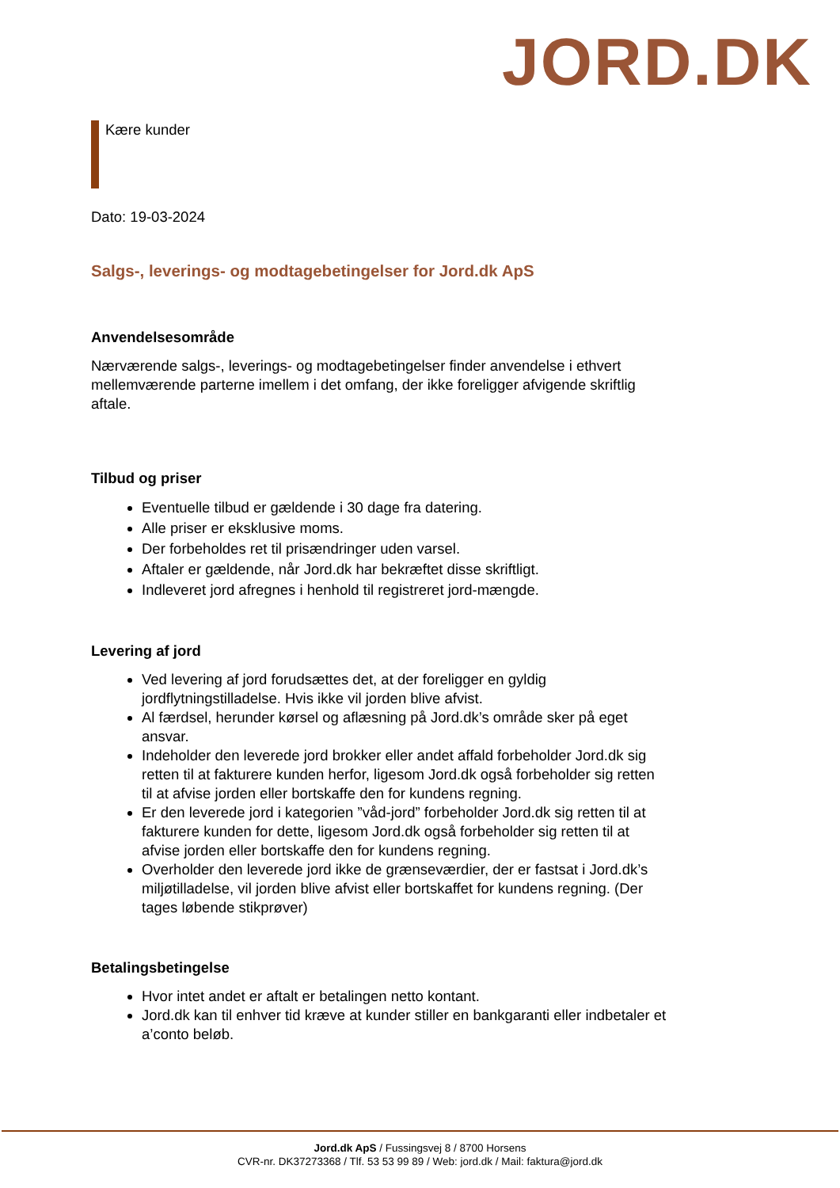JORD.DK
Kære kunder
Dato: 19-03-2024
Salgs-, leverings- og modtagebetingelser for Jord.dk ApS
Anvendelsesområde
Nærværende salgs-, leverings- og modtagebetingelser finder anvendelse i ethvert mellemværende parterne imellem i det omfang, der ikke foreligger afvigende skriftlig aftale.
Tilbud og priser
Eventuelle tilbud er gældende i 30 dage fra datering.
Alle priser er eksklusive moms.
Der forbeholdes ret til prisændringer uden varsel.
Aftaler er gældende, når Jord.dk har bekræftet disse skriftligt.
Indleveret jord afregnes i henhold til registreret jord-mængde.
Levering af jord
Ved levering af jord forudsættes det, at der foreligger en gyldig jordflytningstilladelse. Hvis ikke vil jorden blive afvist.
Al færdsel, herunder kørsel og aflæsning på Jord.dk’s område sker på eget ansvar.
Indeholder den leverede jord brokker eller andet affald forbeholder Jord.dk sig retten til at fakturere kunden herfor, ligesom Jord.dk også forbeholder sig retten til at afvise jorden eller bortskaffe den for kundens regning.
Er den leverede jord i kategorien ”våd-jord” forbeholder Jord.dk sig retten til at fakturere kunden for dette, ligesom Jord.dk også forbeholder sig retten til at afvise jorden eller bortskaffe den for kundens regning.
Overholder den leverede jord ikke de grænseværdier, der er fastsat i Jord.dk’s miljøtilladelse, vil jorden blive afvist eller bortskaffet for kundens regning. (Der tages løbende stikprøver)
Betalingsbetingelse
Hvor intet andet er aftalt er betalingen netto kontant.
Jord.dk kan til enhver tid kræve at kunder stiller en bankgaranti eller indbetaler et a’conto beløb.
Jord.dk ApS / Fussingsvej 8 / 8700 Horsens
CVR-nr. DK37273368 / Tlf. 53 53 99 89 / Web: jord.dk / Mail: faktura@jord.dk